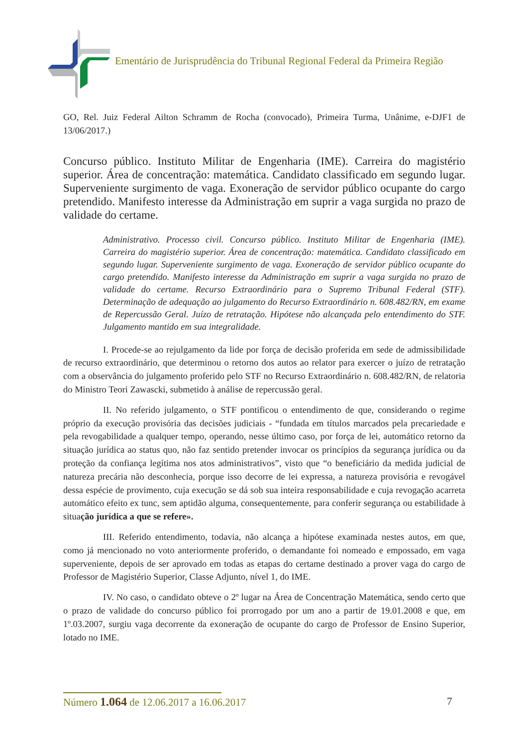Ementário de Jurisprudência do Tribunal Regional Federal da Primeira Região
GO, Rel. Juiz Federal Ailton Schramm de Rocha (convocado), Primeira Turma, Unânime, e-DJF1 de 13/06/2017.)
Concurso público. Instituto Militar de Engenharia (IME). Carreira do magistério superior. Área de concentração: matemática. Candidato classificado em segundo lugar. Superveniente surgimento de vaga. Exoneração de servidor público ocupante do cargo pretendido. Manifesto interesse da Administração em suprir a vaga surgida no prazo de validade do certame.
Administrativo. Processo civil. Concurso público. Instituto Militar de Engenharia (IME). Carreira do magistério superior. Área de concentração: matemática. Candidato classificado em segundo lugar. Superveniente surgimento de vaga. Exoneração de servidor público ocupante do cargo pretendido. Manifesto interesse da Administração em suprir a vaga surgida no prazo de validade do certame. Recurso Extraordinário para o Supremo Tribunal Federal (STF). Determinação de adequação ao julgamento do Recurso Extraordinário n. 608.482/RN, em exame de Repercussão Geral. Juízo de retratação. Hipótese não alcançada pelo entendimento do STF. Julgamento mantido em sua integralidade.
I. Procede-se ao rejulgamento da lide por força de decisão proferida em sede de admissibilidade de recurso extraordinário, que determinou o retorno dos autos ao relator para exercer o juízo de retratação com a observância do julgamento proferido pelo STF no Recurso Extraordinário n. 608.482/RN, de relatoria do Ministro Teori Zawascki, submetido à análise de repercussão geral.
II. No referido julgamento, o STF pontificou o entendimento de que, considerando o regime próprio da execução provisória das decisões judiciais - “fundada em títulos marcados pela precariedade e pela revogabilidade a qualquer tempo, operando, nesse último caso, por força de lei, automático retorno da situação jurídica ao status quo, não faz sentido pretender invocar os princípios da segurança jurídica ou da proteção da confiança legítima nos atos administrativos”, visto que “o beneficiário da medida judicial de natureza precária não desconhecia, porque isso decorre de lei expressa, a natureza provisória e revogável dessa espécie de provimento, cuja execução se dá sob sua inteira responsabilidade e cuja revogação acarreta automático efeito ex tunc, sem aptidão alguma, consequentemente, para conferir segurança ou estabilidade à situação jurídica a que se refere».
III. Referido entendimento, todavia, não alcança a hipótese examinada nestes autos, em que, como já mencionado no voto anteriormente proferido, o demandante foi nomeado e empossado, em vaga superveniente, depois de ser aprovado em todas as etapas do certame destinado a prover vaga do cargo de Professor de Magistério Superior, Classe Adjunto, nível 1, do IME.
IV. No caso, o candidato obteve o 2º lugar na Área de Concentração Matemática, sendo certo que o prazo de validade do concurso público foi prorrogado por um ano a partir de 19.01.2008 e que, em 1º.03.2007, surgiu vaga decorrente da exoneração de ocupante do cargo de Professor de Ensino Superior, lotado no IME.
Número 1.064 de 12.06.2017 a 16.06.2017 7